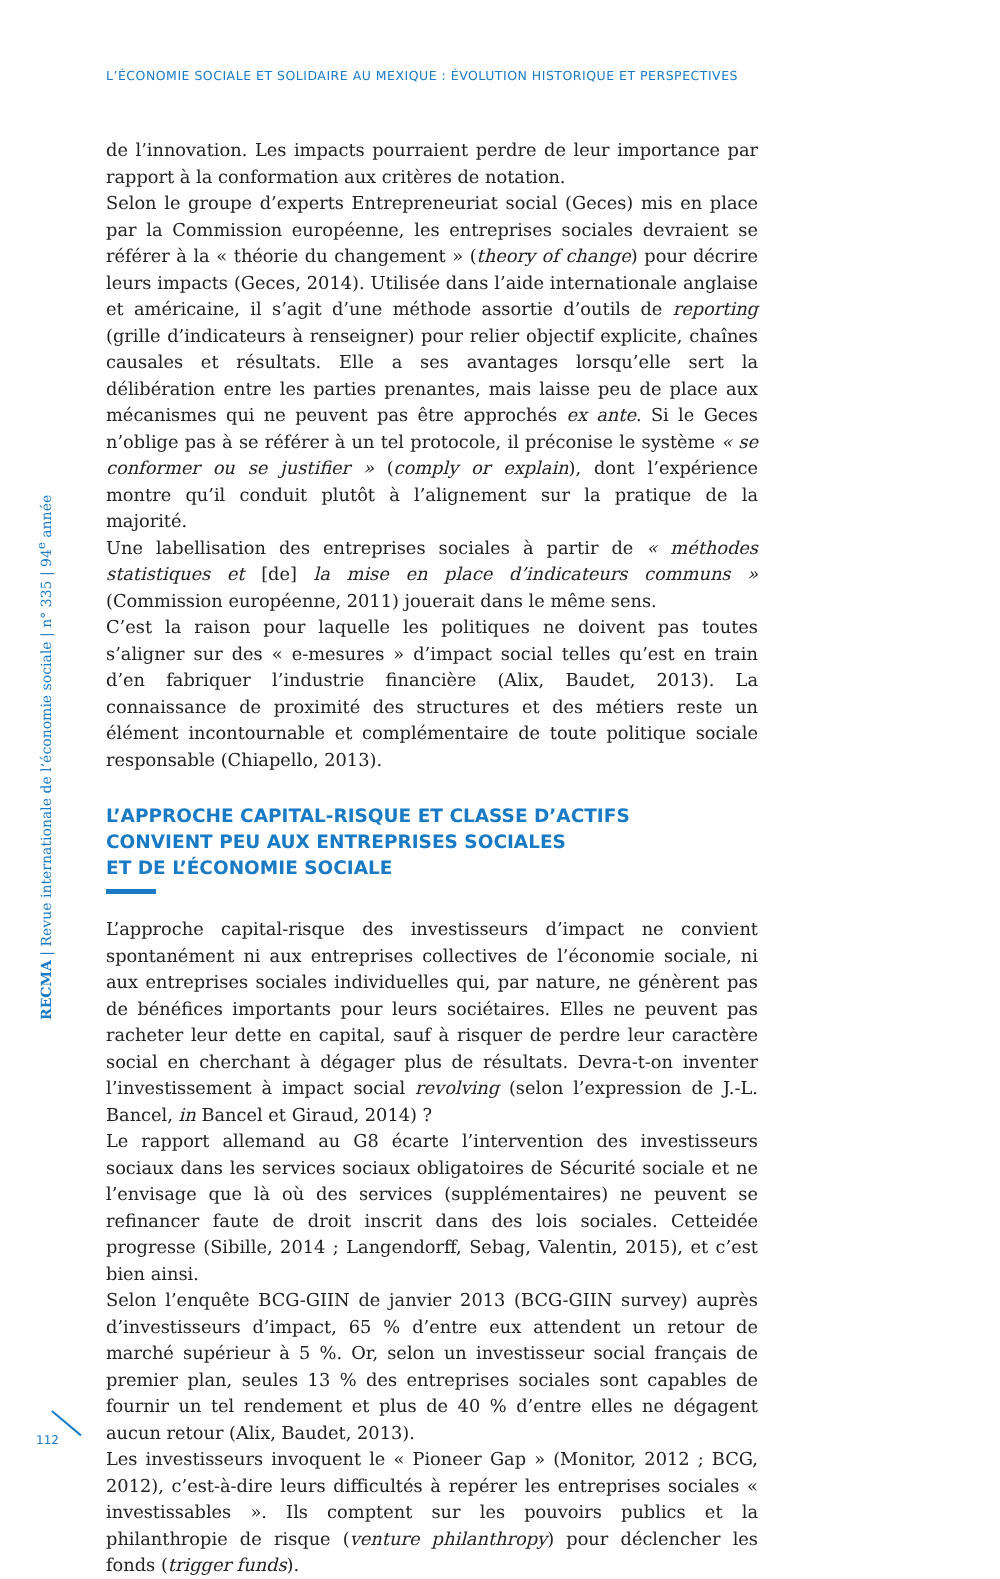L’ÉCONOMIE SOCIALE ET SOLIDAIRE AU MEXIQUE : ÉVOLUTION HISTORIQUE ET PERSPECTIVES
RECMA | Revue internationale de l’économie sociale | n° 335 | 94<sup>e</sup> année
de l’innovation. Les impacts pourraient perdre de leur importance par rapport à la conformation aux critères de notation.
Selon le groupe d’experts Entrepreneuriat social (Geces) mis en place par la Commission européenne, les entreprises sociales devraient se référer à la « théorie du changement » (theory of change) pour décrire leurs impacts (Geces, 2014). Utilisée dans l’aide internationale anglaise et américaine, il s’agit d’une méthode assortie d’outils de reporting (grille d’indicateurs à renseigner) pour relier objectif explicite, chaînes causales et résultats. Elle a ses avantages lorsqu’elle sert la délibération entre les parties prenantes, mais laisse peu de place aux mécanismes qui ne peuvent pas être approchés ex ante. Si le Geces n’oblige pas à se référer à un tel protocole, il préconise le système « se conformer ou se justifier » (comply or explain), dont l’expérience montre qu’il conduit plutôt à l’alignement sur la pratique de la majorité.
Une labellisation des entreprises sociales à partir de « méthodes statistiques et [de] la mise en place d’indicateurs communs » (Commission européenne, 2011) jouerait dans le même sens.
C’est la raison pour laquelle les politiques ne doivent pas toutes s’aligner sur des « e-mesures » d’impact social telles qu’est en train d’en fabriquer l’industrie financière (Alix, Baudet, 2013). La connaissance de proximité des structures et des métiers reste un élément incontournable et complémentaire de toute politique sociale responsable (Chiapello, 2013).
L’APPROCHE CAPITAL-RISQUE ET CLASSE D’ACTIFS
CONVIENT PEU AUX ENTREPRISES SOCIALES
ET DE L’ÉCONOMIE SOCIALE
L’approche capital-risque des investisseurs d’impact ne convient spontanément ni aux entreprises collectives de l’économie sociale, ni aux entreprises sociales individuelles qui, par nature, ne génèrent pas de bénéfices importants pour leurs sociétaires. Elles ne peuvent pas racheter leur dette en capital, sauf à risquer de perdre leur caractère social en cherchant à dégager plus de résultats. Devra-t-on inventer l’investissement à impact social revolving (selon l’expression de J.-L. Bancel, in Bancel et Giraud, 2014) ?
Le rapport allemand au G8 écarte l’intervention des investisseurs sociaux dans les services sociaux obligatoires de Sécurité sociale et ne l’envisage que là où des services (supplémentaires) ne peuvent se refinancer faute de droit inscrit dans des lois sociales. Cetteidée progresse (Sibille, 2014 ; Langendorff, Sebag, Valentin, 2015), et c’est bien ainsi.
Selon l’enquête BCG-GIIN de janvier 2013 (BCG-GIIN survey) auprès d’investisseurs d’impact, 65 % d’entre eux attendent un retour de marché supérieur à 5 %. Or, selon un investisseur social français de premier plan, seules 13 % des entreprises sociales sont capables de fournir un tel rendement et plus de 40 % d’entre elles ne dégagent aucun retour (Alix, Baudet, 2013).
Les investisseurs invoquent le « Pioneer Gap » (Monitor, 2012 ; BCG, 2012), c’est-à-dire leurs difficultés à repérer les entreprises sociales « investissables ». Ils comptent sur les pouvoirs publics et la philanthropie de risque (venture philanthropy) pour déclencher les fonds (trigger funds).
112